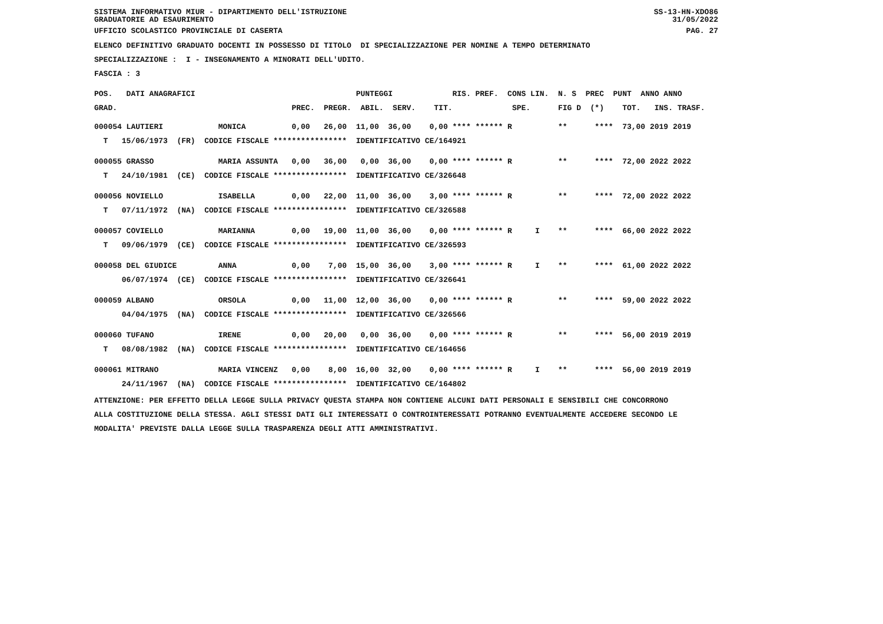SISTEMA INFORMATIVO MIUR - DIPARTIMENTO DELL'ISTRUZIONE
GRADUATORIE AD ESAURIMENTO
SS-13-HN-XDO86
31/05/2022
UFFICIO SCOLASTICO PROVINCIALE DI CASERTA
PAG. 27
ELENCO DEFINITIVO GRADUATO DOCENTI IN POSSESSO DI TITOLO DI SPECIALIZZAZIONE PER NOMINE A TEMPO DETERMINATO
SPECIALIZZAZIONE : I - INSEGNAMENTO A MINORATI DELL'UDITO.
FASCIA : 3
POS. DATI ANAGRAFICI PUNTEGGI RIS. PREF. CONS LIN. N. S PREC PUNT ANNO ANNO
GRAD. PREC. PREGR. ABIL. SERV. TIT. SPE. FIG D (*) TOT. INS. TRASF.
000054 LAUTIERI MONICA 0,00 26,00 11,00 36,00 0,00 **** ****** R ** **** 73,00 2019 2019
T 15/06/1973 (FR) CODICE FISCALE **************** IDENTIFICATIVO CE/164921
000055 GRASSO MARIA ASSUNTA 0,00 36,00 0,00 36,00 0,00 **** ****** R ** **** 72,00 2022 2022
T 24/10/1981 (CE) CODICE FISCALE **************** IDENTIFICATIVO CE/326648
000056 NOVIELLO ISABELLA 0,00 22,00 11,00 36,00 3,00 **** ****** R ** **** 72,00 2022 2022
T 07/11/1972 (NA) CODICE FISCALE **************** IDENTIFICATIVO CE/326588
000057 COVIELLO MARIANNA 0,00 19,00 11,00 36,00 0,00 **** ****** R I ** **** 66,00 2022 2022
T 09/06/1979 (CE) CODICE FISCALE **************** IDENTIFICATIVO CE/326593
000058 DEL GIUDICE ANNA 0,00 7,00 15,00 36,00 3,00 **** ****** R I ** **** 61,00 2022 2022
06/07/1974 (CE) CODICE FISCALE **************** IDENTIFICATIVO CE/326641
000059 ALBANO ORSOLA 0,00 11,00 12,00 36,00 0,00 **** ****** R ** **** 59,00 2022 2022
04/04/1975 (NA) CODICE FISCALE **************** IDENTIFICATIVO CE/326566
000060 TUFANO IRENE 0,00 20,00 0,00 36,00 0,00 **** ****** R ** **** 56,00 2019 2019
T 08/08/1982 (NA) CODICE FISCALE **************** IDENTIFICATIVO CE/164656
000061 MITRANO MARIA VINCENZ 0,00 8,00 16,00 32,00 0,00 **** ****** R I ** **** 56,00 2019 2019
24/11/1967 (NA) CODICE FISCALE **************** IDENTIFICATIVO CE/164802
ATTENZIONE: PER EFFETTO DELLA LEGGE SULLA PRIVACY QUESTA STAMPA NON CONTIENE ALCUNI DATI PERSONALI E SENSIBILI CHE CONCORRONO ALLA COSTITUZIONE DELLA STESSA. AGLI STESSI DATI GLI INTERESSATI O CONTROINTERESSATI POTRANNO EVENTUALMENTE ACCEDERE SECONDO LE MODALITA' PREVISTE DALLA LEGGE SULLA TRASPARENZA DEGLI ATTI AMMINISTRATIVI.